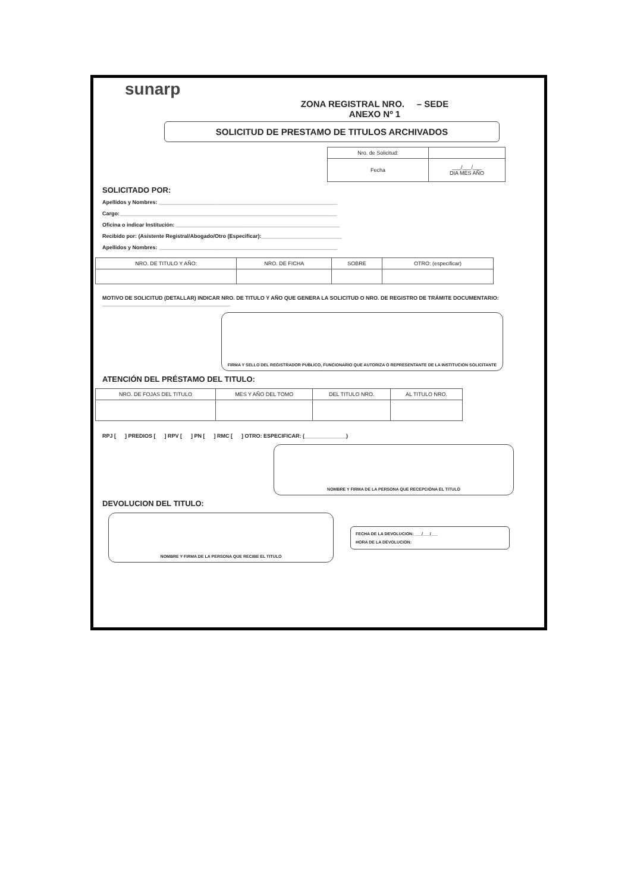sunarp
ZONA REGISTRAL NRO. – SEDE
ANEXO Nº 1
SOLICITUD DE PRESTAMO DE TITULOS ARCHIVADOS
| Nro. de Solicitud: | |
| Fecha | ___/___/___ DIA MES AÑO |
SOLICITADO POR:
Apellidos y Nombres: ____________________________________________________________
Cargo:_________________________________________________________________________
Oficina o indicar Institución: _______________________________________________________
Recibido por: (Asistente Registral/Abogado/Otro (Especificar):___________________________
Apellidos y Nombres: ____________________________________________________________
| NRO. DE TITULO Y AÑO: | NRO. DE FICHA | SOBRE | OTRO: (especificar) |
| --- | --- | --- | --- |
MOTIVO DE SOLICITUD (DETALLAR) INDICAR NRO. DE TITULO Y AÑO QUE GENERA LA SOLICITUD O NRO. DE REGISTRO DE TRÁMITE DOCUMENTARIO: ___________________________________________
FIRMA Y SELLO DEL REGISTRADOR PUBLICO, FUNCIONARIO QUE AUTORIZA O REPRESENTANTE DE LA INSTITUCION SOLICITANTE
ATENCIÓN DEL PRÉSTAMO DEL TITULO:
| NRO. DE FOJAS DEL TITULO | MES Y AÑO DEL TOMO | DEL TITULO NRO. | AL TITULO NRO. |
| --- | --- | --- | --- |
RPJ [ ] PREDIOS [ ] RPV [ ] PN [ ] RMC [ ] OTRO: ESPECIFICAR: (______________)
NOMBRE Y FIRMA DE LA PERSONA QUE RECEPCIONA EL TITULO
DEVOLUCION DEL TITULO:
NOMBRE Y FIRMA DE LA PERSONA QUE RECIBE EL TITULO
FECHA DE LA DEVOLUCION: ___/___/___
HORA DE LA DEVOLUCION: